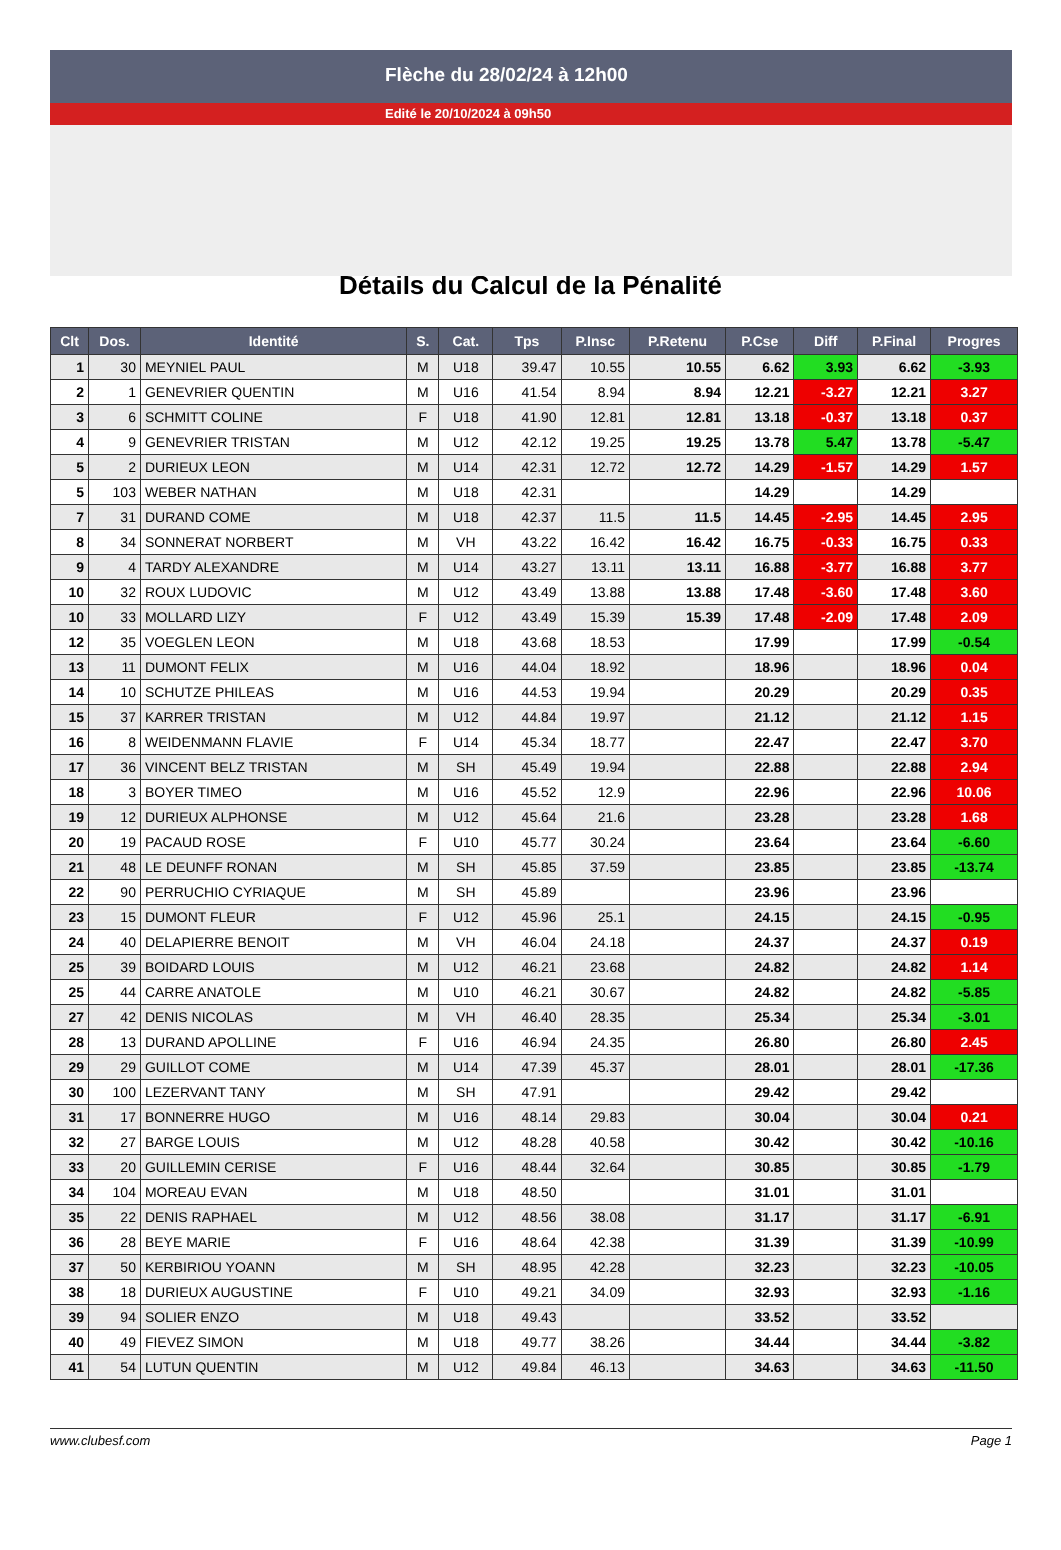Flèche du 28/02/24 à 12h00
Edité le 20/10/2024 à 09h50
Détails du Calcul de la Pénalité
| Clt | Dos. | Identité | S. | Cat. | Tps | P.Insc | P.Retenu | P.Cse | Diff | P.Final | Progres |
| --- | --- | --- | --- | --- | --- | --- | --- | --- | --- | --- | --- |
| 1 | 30 | MEYNIEL PAUL | M | U18 | 39.47 | 10.55 | 10.55 | 6.62 | 3.93 | 6.62 | -3.93 |
| 2 | 1 | GENEVRIER QUENTIN | M | U16 | 41.54 | 8.94 | 8.94 | 12.21 | -3.27 | 12.21 | 3.27 |
| 3 | 6 | SCHMITT COLINE | F | U18 | 41.90 | 12.81 | 12.81 | 13.18 | -0.37 | 13.18 | 0.37 |
| 4 | 9 | GENEVRIER TRISTAN | M | U12 | 42.12 | 19.25 | 19.25 | 13.78 | 5.47 | 13.78 | -5.47 |
| 5 | 2 | DURIEUX LEON | M | U14 | 42.31 | 12.72 | 12.72 | 14.29 | -1.57 | 14.29 | 1.57 |
| 5 | 103 | WEBER NATHAN | M | U18 | 42.31 | | | 14.29 | | 14.29 | |
| 7 | 31 | DURAND COME | M | U18 | 42.37 | 11.5 | 11.5 | 14.45 | -2.95 | 14.45 | 2.95 |
| 8 | 34 | SONNERAT NORBERT | M | VH | 43.22 | 16.42 | 16.42 | 16.75 | -0.33 | 16.75 | 0.33 |
| 9 | 4 | TARDY ALEXANDRE | M | U14 | 43.27 | 13.11 | 13.11 | 16.88 | -3.77 | 16.88 | 3.77 |
| 10 | 32 | ROUX LUDOVIC | M | U12 | 43.49 | 13.88 | 13.88 | 17.48 | -3.60 | 17.48 | 3.60 |
| 10 | 33 | MOLLARD LIZY | F | U12 | 43.49 | 15.39 | 15.39 | 17.48 | -2.09 | 17.48 | 2.09 |
| 12 | 35 | VOEGLEN LEON | M | U18 | 43.68 | 18.53 | | 17.99 | | 17.99 | -0.54 |
| 13 | 11 | DUMONT FELIX | M | U16 | 44.04 | 18.92 | | 18.96 | | 18.96 | 0.04 |
| 14 | 10 | SCHUTZE PHILEAS | M | U16 | 44.53 | 19.94 | | 20.29 | | 20.29 | 0.35 |
| 15 | 37 | KARRER TRISTAN | M | U12 | 44.84 | 19.97 | | 21.12 | | 21.12 | 1.15 |
| 16 | 8 | WEIDENMANN FLAVIE | F | U14 | 45.34 | 18.77 | | 22.47 | | 22.47 | 3.70 |
| 17 | 36 | VINCENT BELZ TRISTAN | M | SH | 45.49 | 19.94 | | 22.88 | | 22.88 | 2.94 |
| 18 | 3 | BOYER TIMEO | M | U16 | 45.52 | 12.9 | | 22.96 | | 22.96 | 10.06 |
| 19 | 12 | DURIEUX ALPHONSE | M | U12 | 45.64 | 21.6 | | 23.28 | | 23.28 | 1.68 |
| 20 | 19 | PACAUD ROSE | F | U10 | 45.77 | 30.24 | | 23.64 | | 23.64 | -6.60 |
| 21 | 48 | LE DEUNFF RONAN | M | SH | 45.85 | 37.59 | | 23.85 | | 23.85 | -13.74 |
| 22 | 90 | PERRUCHIO CYRIAQUE | M | SH | 45.89 | | | 23.96 | | 23.96 | |
| 23 | 15 | DUMONT FLEUR | F | U12 | 45.96 | 25.1 | | 24.15 | | 24.15 | -0.95 |
| 24 | 40 | DELAPIERRE BENOIT | M | VH | 46.04 | 24.18 | | 24.37 | | 24.37 | 0.19 |
| 25 | 39 | BOIDARD LOUIS | M | U12 | 46.21 | 23.68 | | 24.82 | | 24.82 | 1.14 |
| 25 | 44 | CARRE ANATOLE | M | U10 | 46.21 | 30.67 | | 24.82 | | 24.82 | -5.85 |
| 27 | 42 | DENIS NICOLAS | M | VH | 46.40 | 28.35 | | 25.34 | | 25.34 | -3.01 |
| 28 | 13 | DURAND APOLLINE | F | U16 | 46.94 | 24.35 | | 26.80 | | 26.80 | 2.45 |
| 29 | 29 | GUILLOT COME | M | U14 | 47.39 | 45.37 | | 28.01 | | 28.01 | -17.36 |
| 30 | 100 | LEZERVANT TANY | M | SH | 47.91 | | | 29.42 | | 29.42 | |
| 31 | 17 | BONNERRE HUGO | M | U16 | 48.14 | 29.83 | | 30.04 | | 30.04 | 0.21 |
| 32 | 27 | BARGE LOUIS | M | U12 | 48.28 | 40.58 | | 30.42 | | 30.42 | -10.16 |
| 33 | 20 | GUILLEMIN CERISE | F | U16 | 48.44 | 32.64 | | 30.85 | | 30.85 | -1.79 |
| 34 | 104 | MOREAU EVAN | M | U18 | 48.50 | | | 31.01 | | 31.01 | |
| 35 | 22 | DENIS RAPHAEL | M | U12 | 48.56 | 38.08 | | 31.17 | | 31.17 | -6.91 |
| 36 | 28 | BEYE MARIE | F | U16 | 48.64 | 42.38 | | 31.39 | | 31.39 | -10.99 |
| 37 | 50 | KERBIRIOU YOANN | M | SH | 48.95 | 42.28 | | 32.23 | | 32.23 | -10.05 |
| 38 | 18 | DURIEUX AUGUSTINE | F | U10 | 49.21 | 34.09 | | 32.93 | | 32.93 | -1.16 |
| 39 | 94 | SOLIER ENZO | M | U18 | 49.43 | | | 33.52 | | 33.52 | |
| 40 | 49 | FIEVEZ SIMON | M | U18 | 49.77 | 38.26 | | 34.44 | | 34.44 | -3.82 |
| 41 | 54 | LUTUN QUENTIN | M | U12 | 49.84 | 46.13 | | 34.63 | | 34.63 | -11.50 |
www.clubesf.com Page 1